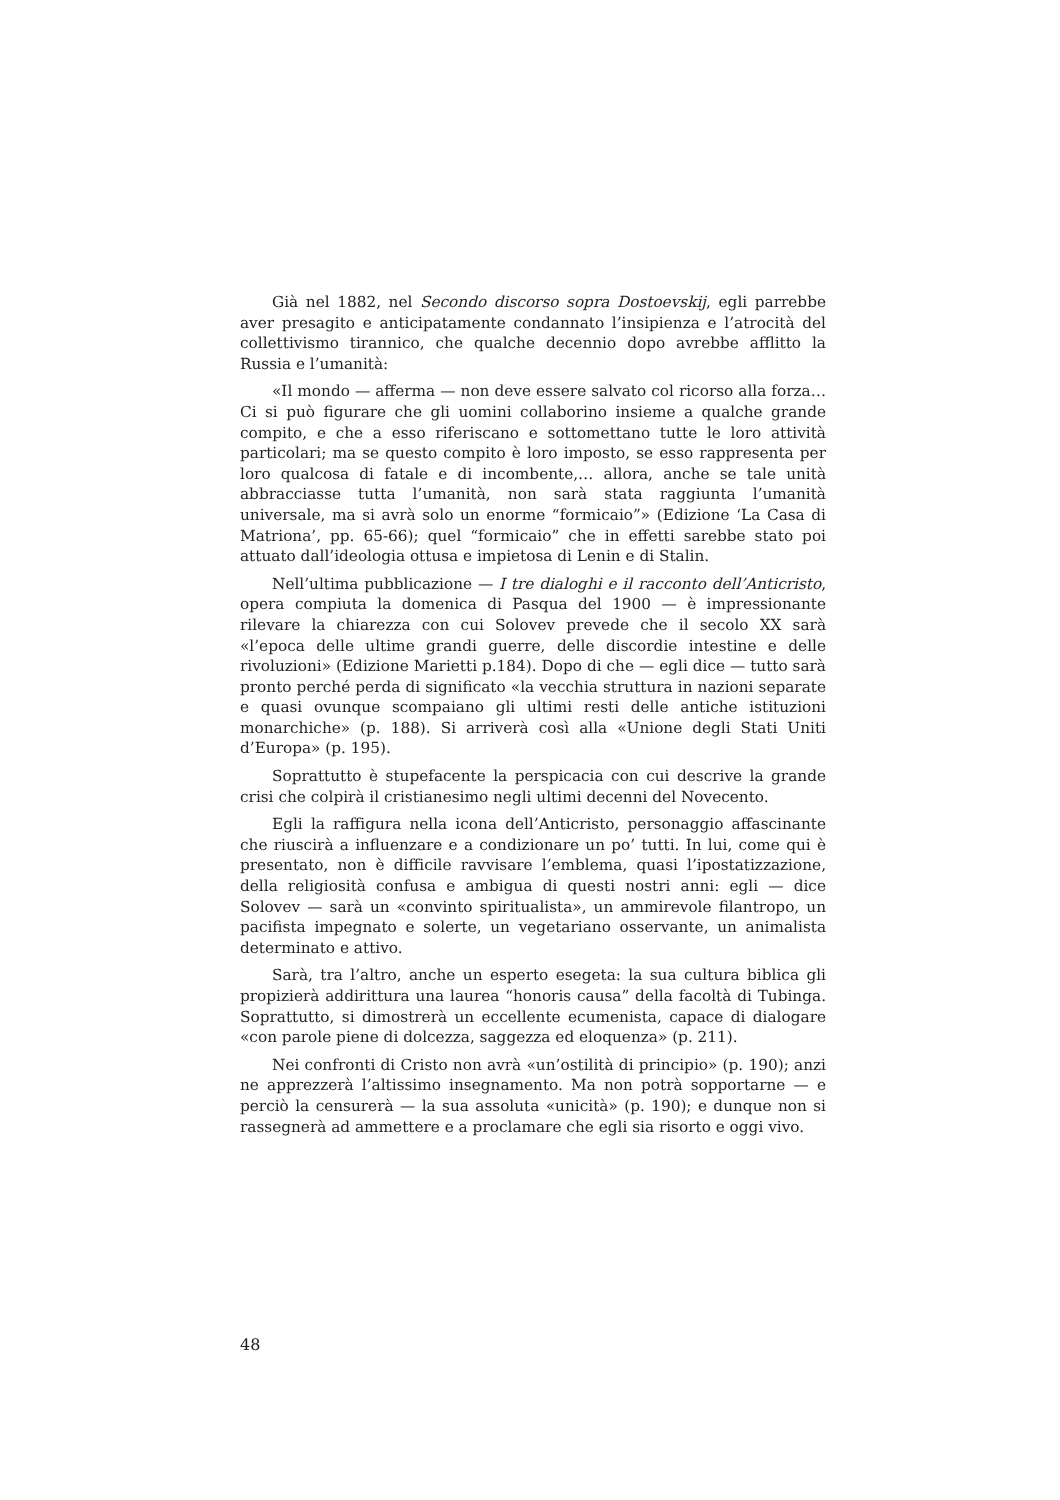Già nel 1882, nel Secondo discorso sopra Dostoevskij, egli parrebbe aver presagito e anticipatamente condannato l’insipienza e l’atrocità del collettivismo tirannico, che qualche decennio dopo avrebbe afflitto la Russia e l’umanità:
«Il mondo — afferma — non deve essere salvato col ricorso alla forza… Ci si può figurare che gli uomini collaborino insieme a qualche grande compito, e che a esso riferiscano e sottomettano tutte le loro attività particolari; ma se questo compito è loro imposto, se esso rappresenta per loro qualcosa di fatale e di incombente,… allora, anche se tale unità abbracciasse tutta l’umanità, non sarà stata raggiunta l’umanità universale, ma si avrà solo un enorme “formicaio”» (Edizione ‘La Casa di Matriona’, pp. 65-66); quel “formicaio” che in effetti sarebbe stato poi attuato dall’ideologia ottusa e impietosa di Lenin e di Stalin.
Nell’ultima pubblicazione — I tre dialoghi e il racconto dell’Anticristo, opera compiuta la domenica di Pasqua del 1900 — è impressionante rilevare la chiarezza con cui Solovev prevede che il secolo XX sarà «l’epoca delle ultime grandi guerre, delle discordie intestine e delle rivoluzioni» (Edizione Marietti p.184). Dopo di che — egli dice — tutto sarà pronto perché perda di significato «la vecchia struttura in nazioni separate e quasi ovunque scompaiano gli ultimi resti delle antiche istituzioni monarchiche» (p. 188). Si arriverà così alla «Unione degli Stati Uniti d’Europa» (p. 195).
Soprattutto è stupefacente la perspicacia con cui descrive la grande crisi che colpirà il cristianesimo negli ultimi decenni del Novecento.
Egli la raffigura nella icona dell’Anticristo, personaggio affascinante che riuscirà a influenzare e a condizionare un po’ tutti. In lui, come qui è presentato, non è difficile ravvisare l’emblema, quasi l’ipostatizzazione, della religiosità confusa e ambigua di questi nostri anni: egli — dice Solovev — sarà un «convinto spiritualista», un ammirevole filantropo, un pacifista impegnato e solerte, un vegetariano osservante, un animalista determinato e attivo.
Sarà, tra l’altro, anche un esperto esegeta: la sua cultura biblica gli propizierà addirittura una laurea “honoris causa” della facoltà di Tubinga. Soprattutto, si dimostrerà un eccellente ecumenista, capace di dialogare «con parole piene di dolcezza, saggezza ed eloquenza» (p. 211).
Nei confronti di Cristo non avrà «un’ostilità di principio» (p. 190); anzi ne apprezzerà l’altissimo insegnamento. Ma non potrà sopportarne — e perciò la censurerà — la sua assoluta «unicità» (p. 190); e dunque non si rassegnerà ad ammettere e a proclamare che egli sia risorto e oggi vivo.
48